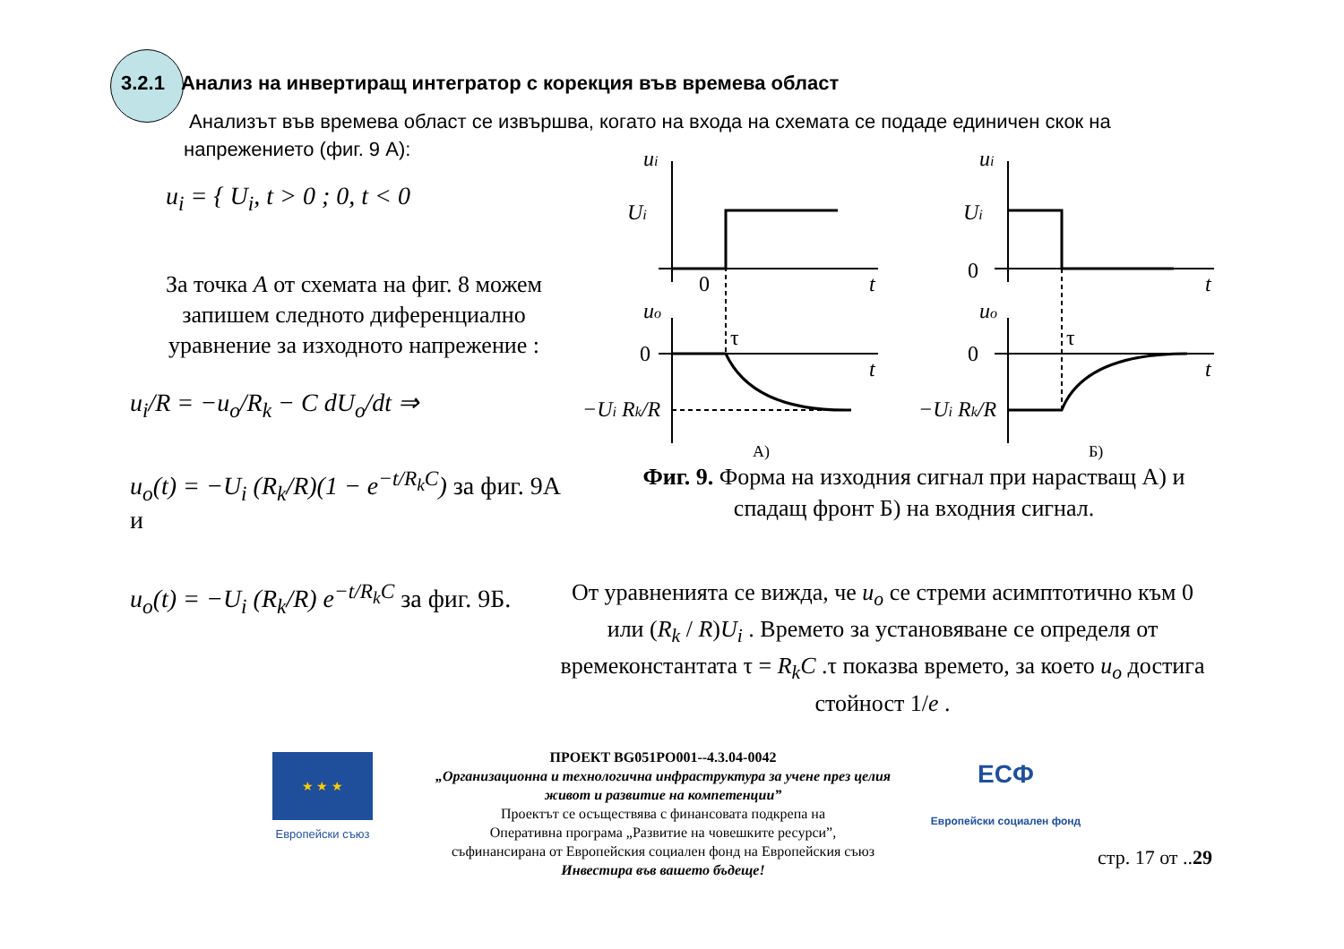3.2.1 Анализ на инвертиращ интегратор с корекция във времева област
Анализът във времева област се извършва, когато на входа на схемата се подаде единичен скок на напрежението (фиг. 9 А):
u<sub>i</sub> = { U<sub>i</sub>, t > 0 ; 0, t < 0
За точка A от схемата на фиг. 8 можем запишем следното диференциално уравнение за изходното напрежение :
u<sub>i</sub>/R = −u<sub>o</sub>/R<sub>k</sub> − C dU<sub>o</sub>/dt ⇒
u<sub>o</sub>(t) = −U<sub>i</sub> (R<sub>k</sub>/R)(1 − e<sup>−t/R<sub>k</sub>C</sup>) за фиг. 9А и
u<sub>o</sub>(t) = −U<sub>i</sub> (R<sub>k</sub>/R) e<sup>−t/R<sub>k</sub>C</sup> за фиг. 9Б.
ui
Ui
t
uo
t
−Ui Rk/R
ui
Ui
t
uo
t
−Ui Rk/R
0
0
τ
А)
0
0
τ
Б)
Фиг. 9. Форма на изходния сигнал при нарастващ А) и спадащ фронт Б) на входния сигнал.
От уравненията се вижда, че u<sub>o</sub> се стреми асимптотично към 0 или (R<sub>k</sub> / R)U<sub>i</sub> . Времето за установяване се определя от времеконстантата τ = R<sub>k</sub>C .τ показва времето, за което u<sub>o</sub> достига стойност 1/e .
★ ★ ★
Европейски съюз
ПРОЕКТ BG051PO001--4.3.04-0042
„Организационна и технологична инфраструктура за учене през целия живот и развитие на компетенции”
Проектът се осъществява с финансовата подкрепа на
Оперативна програма „Развитие на човешките ресурси”,
съфинансирана от Европейския социален фонд на Европейския съюз
Инвестира във вашето бъдеще!
ЕСФ
Европейски социален фонд
стр. 17 от ..29